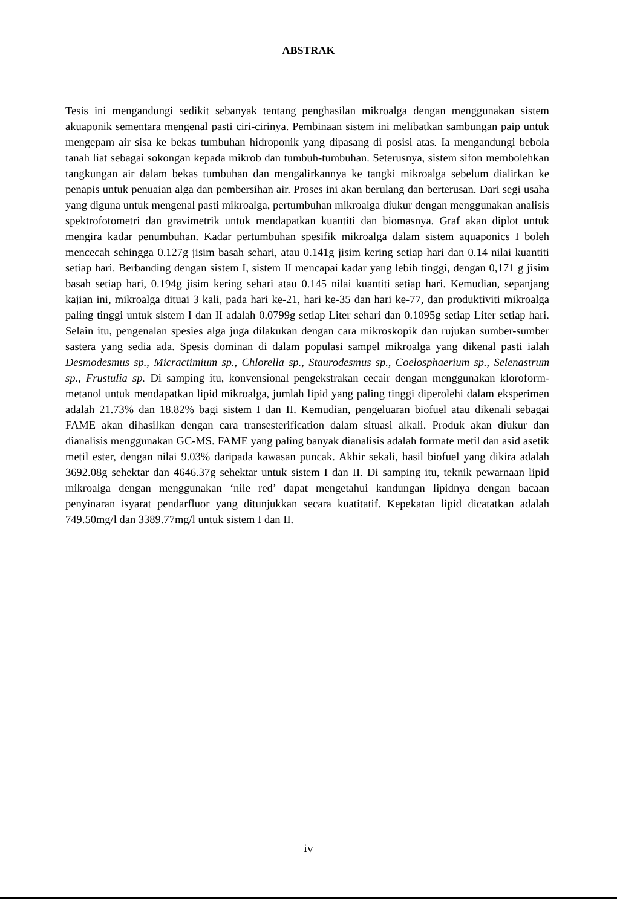ABSTRAK
Tesis ini mengandungi sedikit sebanyak tentang penghasilan mikroalga dengan menggunakan sistem akuaponik sementara mengenal pasti ciri-cirinya. Pembinaan sistem ini melibatkan sambungan paip untuk mengepam air sisa ke bekas tumbuhan hidroponik yang dipasang di posisi atas. Ia mengandungi bebola tanah liat sebagai sokongan kepada mikrob dan tumbuh-tumbuhan. Seterusnya, sistem sifon membolehkan tangkungan air dalam bekas tumbuhan dan mengalirkannya ke tangki mikroalga sebelum dialirkan ke penapis untuk penuaian alga dan pembersihan air. Proses ini akan berulang dan berterusan. Dari segi usaha yang diguna untuk mengenal pasti mikroalga, pertumbuhan mikroalga diukur dengan menggunakan analisis spektrofotometri dan gravimetrik untuk mendapatkan kuantiti dan biomasnya. Graf akan diplot untuk mengira kadar penumbuhan. Kadar pertumbuhan spesifik mikroalga dalam sistem aquaponics I boleh mencecah sehingga 0.127g jisim basah sehari, atau 0.141g jisim kering setiap hari dan 0.14 nilai kuantiti setiap hari. Berbanding dengan sistem I, sistem II mencapai kadar yang lebih tinggi, dengan 0,171 g jisim basah setiap hari, 0.194g jisim kering sehari atau 0.145 nilai kuantiti setiap hari. Kemudian, sepanjang kajian ini, mikroalga dituai 3 kali, pada hari ke-21, hari ke-35 dan hari ke-77, dan produktiviti mikroalga paling tinggi untuk sistem I dan II adalah 0.0799g setiap Liter sehari dan 0.1095g setiap Liter setiap hari. Selain itu, pengenalan spesies alga juga dilakukan dengan cara mikroskopik dan rujukan sumber-sumber sastera yang sedia ada. Spesis dominan di dalam populasi sampel mikroalga yang dikenal pasti ialah Desmodesmus sp., Micractimium sp., Chlorella sp., Staurodesmus sp., Coelosphaerium sp., Selenastrum sp., Frustulia sp. Di samping itu, konvensional pengekstrakan cecair dengan menggunakan kloroform-metanol untuk mendapatkan lipid mikroalga, jumlah lipid yang paling tinggi diperolehi dalam eksperimen adalah 21.73% dan 18.82% bagi sistem I dan II. Kemudian, pengeluaran biofuel atau dikenali sebagai FAME akan dihasilkan dengan cara transesterification dalam situasi alkali. Produk akan diukur dan dianalisis menggunakan GC-MS. FAME yang paling banyak dianalisis adalah formate metil dan asid asetik metil ester, dengan nilai 9.03% daripada kawasan puncak. Akhir sekali, hasil biofuel yang dikira adalah 3692.08g sehektar dan 4646.37g sehektar untuk sistem I dan II. Di samping itu, teknik pewarnaan lipid mikroalga dengan menggunakan ‘nile red’ dapat mengetahui kandungan lipidnya dengan bacaan penyinaran isyarat pendarfluor yang ditunjukkan secara kuatitatif. Kepekatan lipid dicatatkan adalah 749.50mg/l dan 3389.77mg/l untuk sistem I dan II.
iv